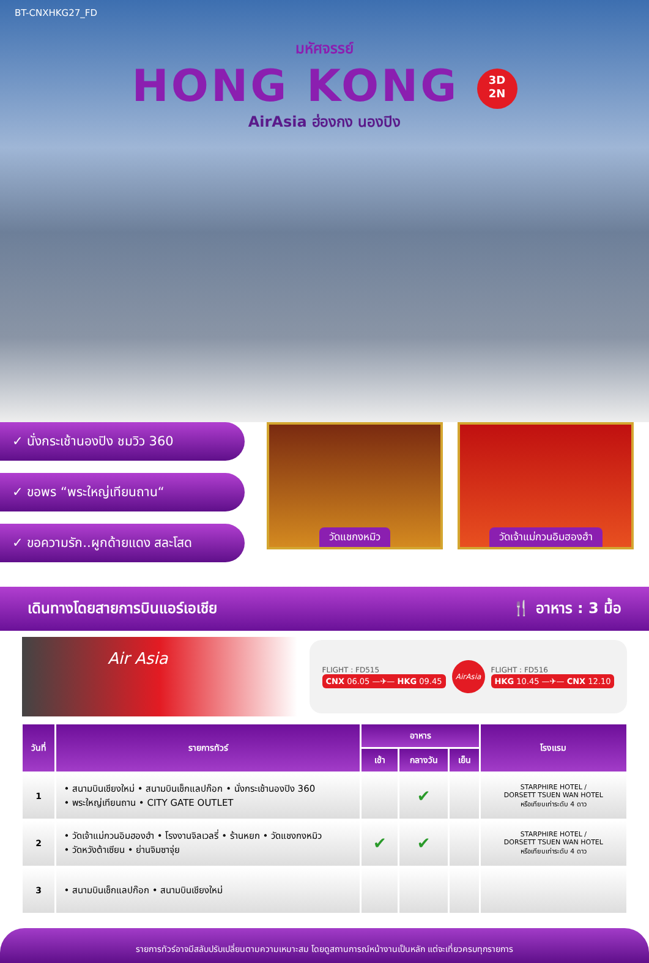BT-CNXHKG27_FD
มหัศจรรย์
HONG KONG 3D
2N
AirAsia ฮ่องกง นองปิง
✓ นั่งกระเช้านองปิง ชมวิว 360
✓ ขอพร “พระใหญ่เทียนถาน“
✓ ขอความรัก..ผูกด้ายแดง สละโสด
วัดแชกงหมิว วัดเจ้าแม่กวนอิมฮองฮำ
เดินทางโดยสายการบินแอร์เอเชีย 🍴 อาหาร : 3 มื้อ
Air Asia
FLIGHT : FD515
CNX 06.05 —✈— HKG 09.45
AirAsia
FLIGHT : FD516
HKG 10.45 —✈— CNX 12.10
| วันที่ | รายการทัวร์ | อาหาร | | | โรงแรม |
| --- | --- | --- | --- | --- | --- |
| | | เช้า | กลางวัน | เย็น | |
| 1 | • สนามบินเชียงใหม่ • สนามบินเช็กแลปก๊อก • นั่งกระเช้านองปิง 360 • พระใหญ่เทียนถาน • CITY GATE OUTLET | | ✔ | | STARPHIRE HOTEL / DORSETT TSUEN WAN HOTEL หรือเทียบเท่าระดับ 4 ดาว |
| 2 | • วัดเจ้าแม่กวนอิมฮองฮำ • โรงงานจิลเวลรี่ • ร้านหยก • วัดแชงกงหมิว • วัดหวังต้าเซียน • ย่านจิมซาจุ่ย | ✔ | ✔ | | STARPHIRE HOTEL / DORSETT TSUEN WAN HOTEL หรือเทียบเท่าระดับ 4 ดาว |
| 3 | • สนามบินเช็กแลปก๊อก • สนามบินเชียงใหม่ | | | | |
รายการทัวร์อาจมีสลับปรับเปลี่ยนตามความเหมาะสม โดยดูสถานการณ์หน้างานเป็นหลัก แต่จะเที่ยวครบทุกรายการ